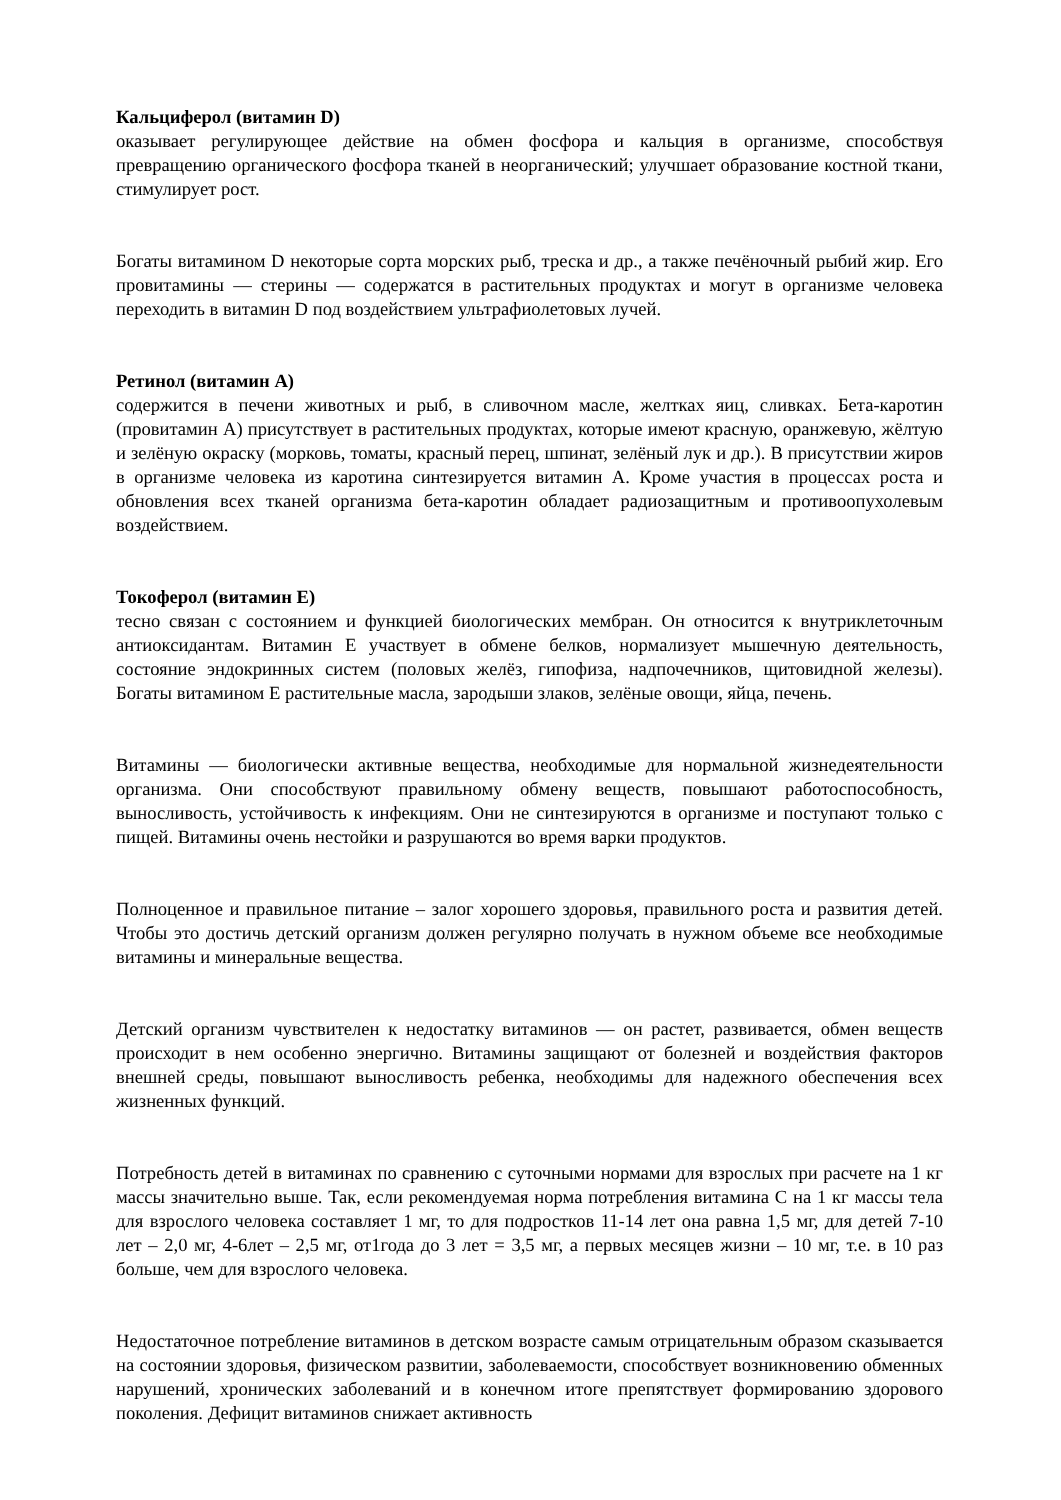Кальциферол (витамин D)
оказывает регулирующее действие на обмен фосфора и кальция в организме, способствуя превращению органического фосфора тканей в неорганический; улучшает образование костной ткани, стимулирует рост.
Богаты витамином D некоторые сорта морских рыб, треска и др., а также печёночный рыбий жир. Его провитамины — стерины — содержатся в растительных продуктах и могут в организме человека переходить в витамин D под воздействием ультрафиолетовых лучей.
Ретинол (витамин А)
содержится в печени животных и рыб, в сливочном масле, желтках яиц, сливках. Бета-каротин (провитамин А) присутствует в растительных продуктах, которые имеют красную, оранжевую, жёлтую и зелёную окраску (морковь, томаты, красный перец, шпинат, зелёный лук и др.). В присутствии жиров в организме человека из каротина синтезируется витамин А. Кроме участия в процессах роста и обновления всех тканей организма бета-каротин обладает радиозащитным и противоопухолевым воздействием.
Токоферол (витамин Е)
тесно связан с состоянием и функцией биологических мембран. Он относится к внутриклеточным антиоксидантам. Витамин Е участвует в обмене белков, нормализует мышечную деятельность, состояние эндокринных систем (половых желёз, гипофиза, надпочечников, щитовидной железы). Богаты витамином Е растительные масла, зародыши злаков, зелёные овощи, яйца, печень.
Витамины — биологически активные вещества, необходимые для нормальной жизнедеятельности организма. Они способствуют правильному обмену веществ, повышают работоспособность, выносливость, устойчивость к инфекциям. Они не синтезируются в организме и поступают только с пищей. Витамины очень нестойки и разрушаются во время варки продуктов.
Полноценное и правильное питание – залог хорошего здоровья, правильного роста и развития детей. Чтобы это достичь детский организм должен регулярно получать в нужном объеме все необходимые витамины и минеральные вещества.
Детский организм чувствителен к недостатку витаминов — он растет, развивается, обмен веществ происходит в нем особенно энергично. Витамины защищают от болезней и воздействия факторов внешней среды, повышают выносливость ребенка, необходимы для надежного обеспечения всех жизненных функций.
Потребность детей в витаминах по сравнению с суточными нормами для взрослых при расчете на 1 кг массы значительно выше. Так, если рекомендуемая норма потребления витамина С на 1 кг массы тела для взрослого человека составляет 1 мг, то для подростков 11-14 лет она равна 1,5 мг, для детей 7-10 лет – 2,0 мг, 4-6лет – 2,5 мг, от1года до 3 лет = 3,5 мг, а первых месяцев жизни – 10 мг, т.е. в 10 раз больше, чем для взрослого человека.
Недостаточное потребление витаминов в детском возрасте самым отрицательным образом сказывается на состоянии здоровья, физическом развитии, заболеваемости, способствует возникновению обменных нарушений, хронических заболеваний и в конечном итоге препятствует формированию здорового поколения. Дефицит витаминов снижает активность